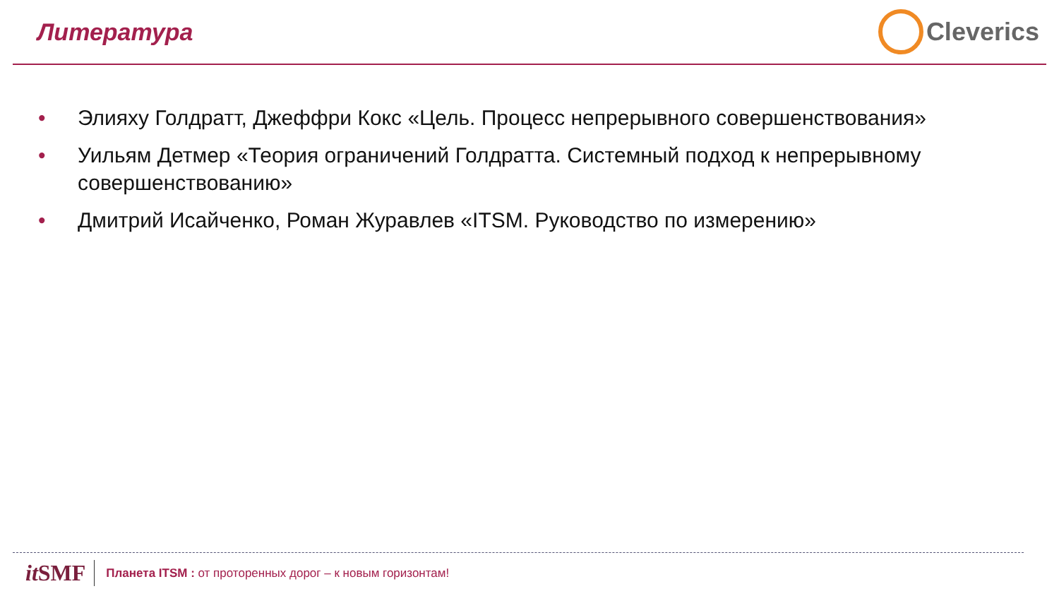Литература Cleverics
• Элияху Голдратт, Джеффри Кокс «Цель. Процесс непрерывного совершенствования»
• Уильям Детмер «Теория ограничений Голдратта. Системный подход к непрерывному совершенствованию»
• Дмитрий Исайченко, Роман Журавлев «ITSM. Руководство по измерению»
it SMF
Планета ITSM : от проторенных дорог – к новым горизонтам!